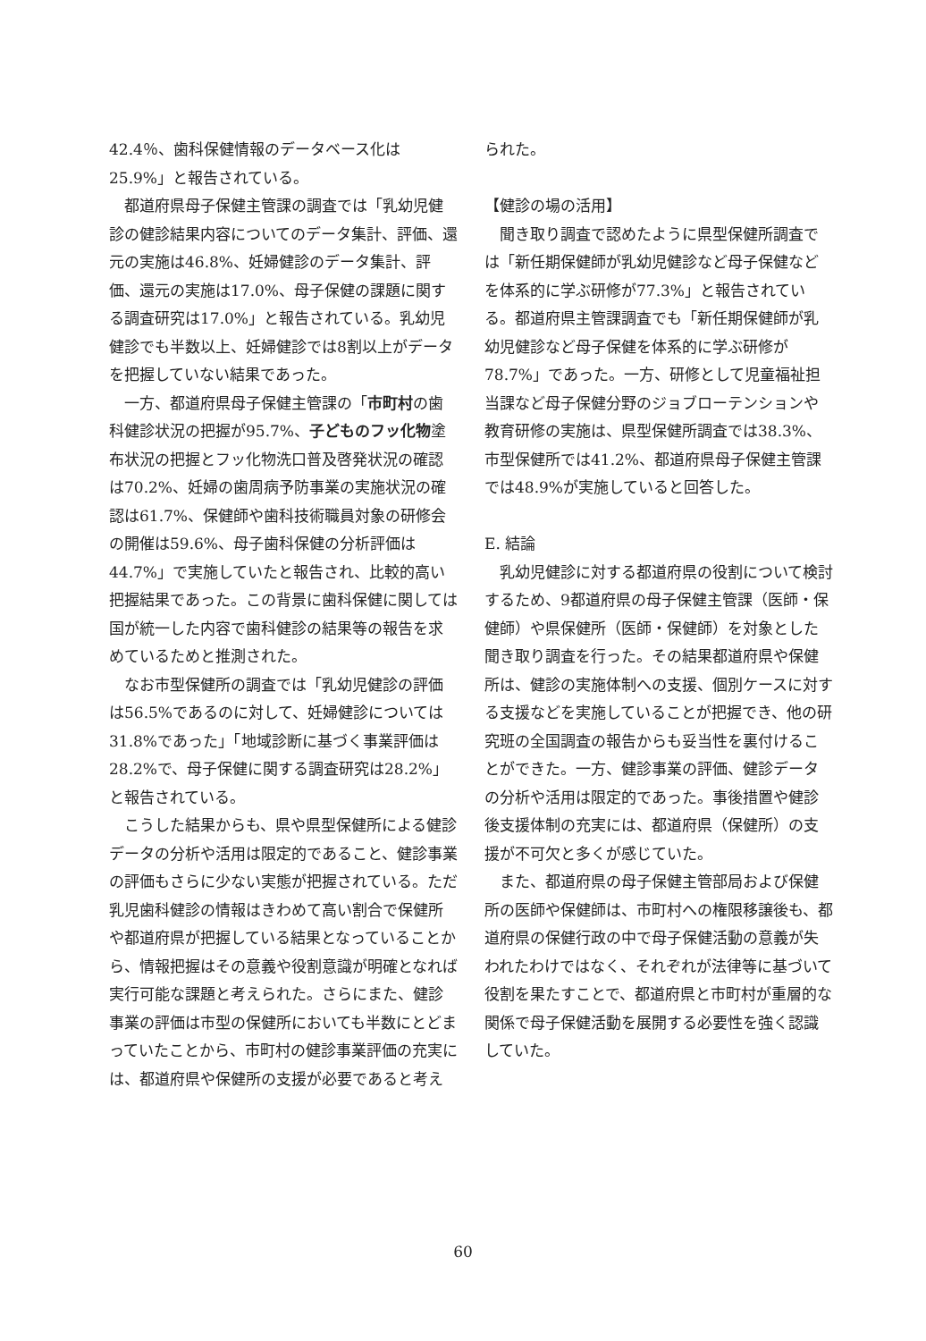42.4％、歯科保健情報のデータベース化は25.9%」と報告されている。
都道府県母子保健主管課の調査では「乳幼児健診の健診結果内容についてのデータ集計、評価、還元の実施は46.8%、妊婦健診のデータ集計、評価、還元の実施は17.0%、母子保健の課題に関する調査研究は17.0%」と報告されている。乳幼児健診でも半数以上、妊婦健診では8割以上がデータを把握していない結果であった。
一方、都道府県母子保健主管課の「市町村の歯科健診状況の把握が95.7%、子どものフッ化物塗布状況の把握とフッ化物洗口普及啓発状況の確認は70.2%、妊婦の歯周病予防事業の実施状況の確認は61.7%、保健師や歯科技術職員対象の研修会の開催は59.6%、母子歯科保健の分析評価は44.7%」で実施していたと報告され、比較的高い把握結果であった。この背景に歯科保健に関しては国が統一した内容で歯科健診の結果等の報告を求めているためと推測された。
なお市型保健所の調査では「乳幼児健診の評価は56.5%であるのに対して、妊婦健診については31.8%であった」「地域診断に基づく事業評価は28.2%で、母子保健に関する調査研究は28.2%」と報告されている。
こうした結果からも、県や県型保健所による健診データの分析や活用は限定的であること、健診事業の評価もさらに少ない実態が把握されている。ただ乳児歯科健診の情報はきわめて高い割合で保健所や都道府県が把握している結果となっていることから、情報把握はその意義や役割意識が明確となれば実行可能な課題と考えられた。さらにまた、健診事業の評価は市型の保健所においても半数にとどまっていたことから、市町村の健診事業評価の充実には、都道府県や保健所の支援が必要であると考え
られた。
【健診の場の活用】
聞き取り調査で認めたように県型保健所調査では「新任期保健師が乳幼児健診など母子保健などを体系的に学ぶ研修が77.3%」と報告されている。都道府県主管課調査でも「新任期保健師が乳幼児健診など母子保健を体系的に学ぶ研修が78.7%」であった。一方、研修として児童福祉担当課など母子保健分野のジョブローテンションや教育研修の実施は、県型保健所調査では38.3%、市型保健所では41.2%、都道府県母子保健主管課では48.9%が実施していると回答した。
E. 結論
乳幼児健診に対する都道府県の役割について検討するため、9都道府県の母子保健主管課（医師・保健師）や県保健所（医師・保健師）を対象とした聞き取り調査を行った。その結果都道府県や保健所は、健診の実施体制への支援、個別ケースに対する支援などを実施していることが把握でき、他の研究班の全国調査の報告からも妥当性を裏付けることができた。一方、健診事業の評価、健診データの分析や活用は限定的であった。事後措置や健診後支援体制の充実には、都道府県（保健所）の支援が不可欠と多くが感じていた。
また、都道府県の母子保健主管部局および保健所の医師や保健師は、市町村への権限移譲後も、都道府県の保健行政の中で母子保健活動の意義が失われたわけではなく、それぞれが法律等に基づいて役割を果たすことで、都道府県と市町村が重層的な関係で母子保健活動を展開する必要性を強く認識していた。
60